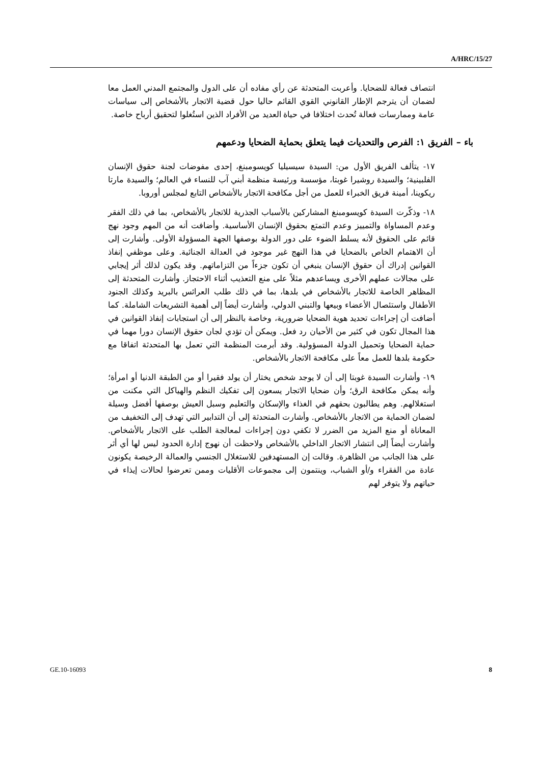A/HRC/15/27
انتصاف فعالة للضحايا. وأعربت المتحدثة عن رأي مفاده أن على الدول والمجتمع المدني العمل معا لضمان أن يترجم الإطار القانوني القوي القائم حاليا حول قضية الاتجار بالأشخاص إلى سياسات عامة وممارسات فعالة تُحدث اختلافا في حياة العديد من الأفراد الذين استُغلوا لتحقيق أرباح خاصة.
باء – الفريق ١: الفرص والتحديات فيما يتعلق بحماية الضحايا ودعمهم
١٧- يتألف الفريق الأول من: السيدة سيسيليا كويسومبنغ، إحدى مفوضات لجنة حقوق الإنسان الفلبينية؛ والسيدة روشيرا غوبتا، مؤسسة ورئيسة منظمة أبني آب للنساء في العالم؛ والسيدة مارتا ريكوينا، أمينة فريق الخبراء للعمل من أجل مكافحة الاتجار بالأشخاص التابع لمجلس أوروبا.
١٨- وذكّرت السيدة كويسومبنغ المشاركين بالأسباب الجذرية للاتجار بالأشخاص، بما في ذلك الفقر وعدم المساواة والتمييز وعدم التمتع بحقوق الإنسان الأساسية. وأضافت أنه من المهم وجود نهج قائم على الحقوق لأنه يسلط الضوء على دور الدولة بوصفها الجهة المسؤولة الأولى. وأشارت إلى أن الاهتمام الخاص بالضحايا في هذا النهج غير موجود في العدالة الجنائية. وعلى موظفي إنفاذ القوانين إدراك أن حقوق الإنسان ينبغي أن تكون جزءاً من التزاماتهم. وقد يكون لذلك أثر إيجابي على مجالات عملهم الأخرى ويساعدهم مثلاً على منع التعذيب أثناء الاحتجاز. وأشارت المتحدثة إلى المظاهر الخاصة للاتجار بالأشخاص في بلدها، بما في ذلك طلب العرائس بالبريد وكذلك الجنود الأطفال واستئصال الأعضاء وبيعها والتبني الدولي، وأشارت أيضاً إلى أهمية التشريعات الشاملة. كما أضافت أن إجراءات تحديد هوية الضحايا ضرورية، وخاصة بالنظر إلى أن استجابات إنفاذ القوانين في هذا المجال تكون في كثير من الأحيان رد فعل. ويمكن أن تؤدي لجان حقوق الإنسان دورا مهما في حماية الضحايا وتحميل الدولة المسؤولية. وقد أبرمت المنظمة التي تعمل بها المتحدثة اتفاقا مع حكومة بلدها للعمل معاً على مكافحة الاتجار بالأشخاص.
١٩- وأشارت السيدة غوبتا إلى أن لا يوجد شخص يختار أن يولد فقيرا أو من الطبقة الدنيا أو امرأة؛ وأنه يمكن مكافحة الرق؛ وأن ضحايا الاتجار يسعون إلى تفكيك النظم والهياكل التي مكنت من استغلالهم. وهم يطالبون بحقهم في الغذاء والإسكان والتعليم وسبل العيش بوصفها أفضل وسيلة لضمان الحماية من الاتجار بالأشخاص. وأشارت المتحدثة إلى أن التدابير التي تهدف إلى التخفيف من المعاناة أو منع المزيد من الضرر لا تكفي دون إجراءات لمعالجة الطلب على الاتجار بالأشخاص. وأشارت أيضاً إلى انتشار الاتجار الداخلي بالأشخاص ولاحظت أن نهوج إدارة الحدود ليس لها أي أثر على هذا الجانب من الظاهرة. وقالت إن المستهدفين للاستغلال الجنسي والعمالة الرخيصة يكونون عادة من الفقراء و/أو الشباب، وينتمون إلى مجموعات الأقليات وممن تعرضوا لحالات إيذاء في حياتهم ولا يتوفر لهم
GE.10-16093 8